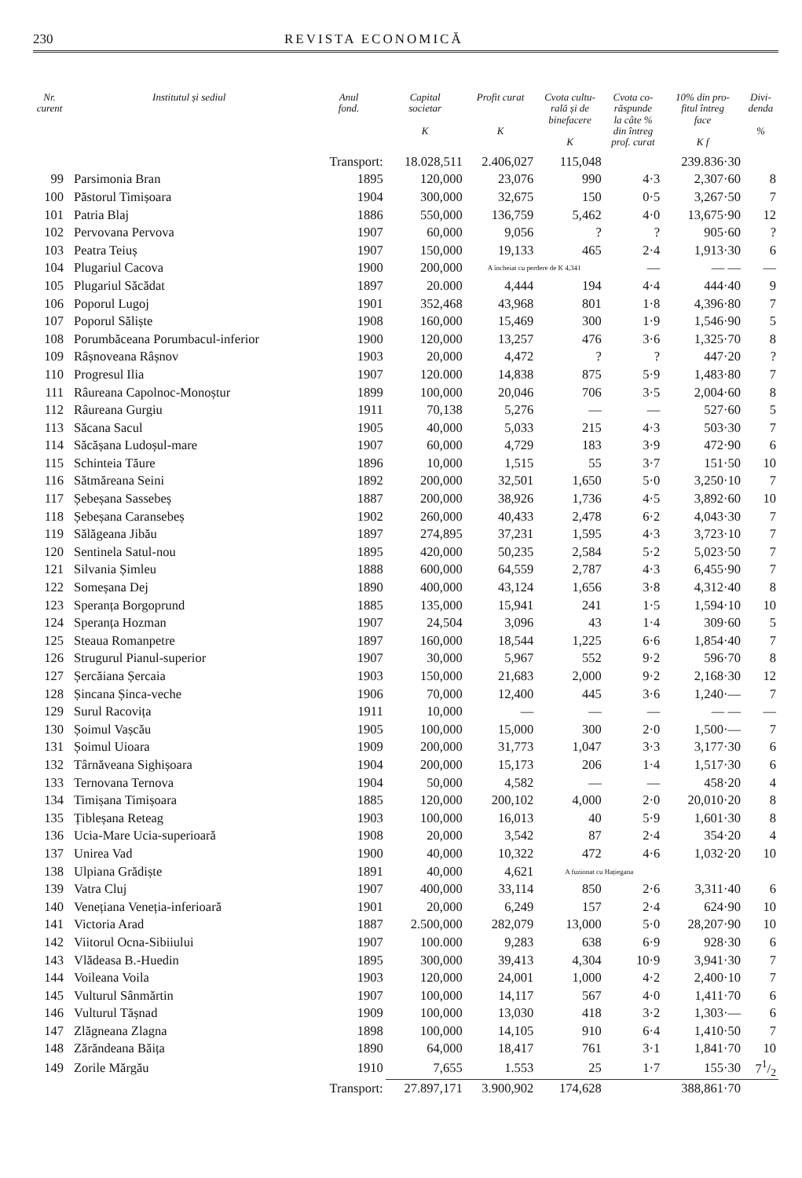230 REVISTA ECONOMICĂ
| Nr. curent | Institutul și sediul | Anul fond. | Capital societar K | Profit curat K | Cvota cultu- rală și de binefacere K | Cvota co- răspunde la câte % din întreg prof. curat | 10% din pro- fitul întreg face K f | Divi- denda % |
| --- | --- | --- | --- | --- | --- | --- | --- | --- |
| | | Transport: | 18.028,511 | 2.406,027 | 115,048 | | 239.836·30 | |
| 99 | Parsimonia Bran | 1895 | 120,000 | 23,076 | 990 | 4·3 | 2,307·60 | 8 |
| 100 | Păstorul Timișoara | 1904 | 300,000 | 32,675 | 150 | 0·5 | 3,267·50 | 7 |
| 101 | Patria Blaj | 1886 | 550,000 | 136,759 | 5,462 | 4·0 | 13,675·90 | 12 |
| 102 | Pervovana Pervova | 1907 | 60,000 | 9,056 | ? | ? | 905·60 | ? |
| 103 | Peatra Teiuș | 1907 | 150,000 | 19,133 | 465 | 2·4 | 1,913·30 | 6 |
| 104 | Plugariul Cacova | 1900 | 200,000 | A încheiat cu perdere de K 4,341 | | — | — — | — |
| 105 | Plugariul Săcădat | 1897 | 20.000 | 4,444 | 194 | 4·4 | 444·40 | 9 |
| 106 | Poporul Lugoj | 1901 | 352,468 | 43,968 | 801 | 1·8 | 4,396·80 | 7 |
| 107 | Poporul Săliște | 1908 | 160,000 | 15,469 | 300 | 1·9 | 1,546·90 | 5 |
| 108 | Porumbăceana Porumbacul-inferior | 1900 | 120,000 | 13,257 | 476 | 3·6 | 1,325·70 | 8 |
| 109 | Râșnoveana Râșnov | 1903 | 20,000 | 4,472 | ? | ? | 447·20 | ? |
| 110 | Progresul Ilia | 1907 | 120.000 | 14,838 | 875 | 5·9 | 1,483·80 | 7 |
| 111 | Râureana Capolnoc-Monoștur | 1899 | 100,000 | 20,046 | 706 | 3·5 | 2,004·60 | 8 |
| 112 | Râureana Gurgiu | 1911 | 70,138 | 5,276 | — | — | 527·60 | 5 |
| 113 | Săcana Sacul | 1905 | 40,000 | 5,033 | 215 | 4·3 | 503·30 | 7 |
| 114 | Săcășana Ludoșul-mare | 1907 | 60,000 | 4,729 | 183 | 3·9 | 472·90 | 6 |
| 115 | Schinteia Tăure | 1896 | 10,000 | 1,515 | 55 | 3·7 | 151·50 | 10 |
| 116 | Sătmăreana Seini | 1892 | 200,000 | 32,501 | 1,650 | 5·0 | 3,250·10 | 7 |
| 117 | Șebeșana Sassebeș | 1887 | 200,000 | 38,926 | 1,736 | 4·5 | 3,892·60 | 10 |
| 118 | Șebeșana Caransebeș | 1902 | 260,000 | 40,433 | 2,478 | 6·2 | 4,043·30 | 7 |
| 119 | Sălăgeana Jibău | 1897 | 274,895 | 37,231 | 1,595 | 4·3 | 3,723·10 | 7 |
| 120 | Sentinela Satul-nou | 1895 | 420,000 | 50,235 | 2,584 | 5·2 | 5,023·50 | 7 |
| 121 | Silvania Șimleu | 1888 | 600,000 | 64,559 | 2,787 | 4·3 | 6,455·90 | 7 |
| 122 | Someșana Dej | 1890 | 400,000 | 43,124 | 1,656 | 3·8 | 4,312·40 | 8 |
| 123 | Speranța Borgoprund | 1885 | 135,000 | 15,941 | 241 | 1·5 | 1,594·10 | 10 |
| 124 | Speranța Hozman | 1907 | 24,504 | 3,096 | 43 | 1·4 | 309·60 | 5 |
| 125 | Steaua Romanpetre | 1897 | 160,000 | 18,544 | 1,225 | 6·6 | 1,854·40 | 7 |
| 126 | Strugurul Pianul-superior | 1907 | 30,000 | 5,967 | 552 | 9·2 | 596·70 | 8 |
| 127 | Șercăiana Șercaia | 1903 | 150,000 | 21,683 | 2,000 | 9·2 | 2,168·30 | 12 |
| 128 | Șincana Șinca-veche | 1906 | 70,000 | 12,400 | 445 | 3·6 | 1,240·— | 7 |
| 129 | Surul Racovița | 1911 | 10,000 | — | — | — | — — | — |
| 130 | Șoimul Vașcău | 1905 | 100,000 | 15,000 | 300 | 2·0 | 1,500·— | 7 |
| 131 | Șoimul Uioara | 1909 | 200,000 | 31,773 | 1,047 | 3·3 | 3,177·30 | 6 |
| 132 | Târnăveana Sighișoara | 1904 | 200,000 | 15,173 | 206 | 1·4 | 1,517·30 | 6 |
| 133 | Ternovana Ternova | 1904 | 50,000 | 4,582 | — | — | 458·20 | 4 |
| 134 | Timișana Timișoara | 1885 | 120,000 | 200,102 | 4,000 | 2·0 | 20,010·20 | 8 |
| 135 | Țibleșana Reteag | 1903 | 100,000 | 16,013 | 40 | 5·9 | 1,601·30 | 8 |
| 136 | Ucia-Mare Ucia-superioară | 1908 | 20,000 | 3,542 | 87 | 2·4 | 354·20 | 4 |
| 137 | Unirea Vad | 1900 | 40,000 | 10,322 | 472 | 4·6 | 1,032·20 | 10 |
| 138 | Ulpiana Grădiște | 1891 | 40,000 | 4,621 | A fuzionat cu Hațiegana | | | |
| 139 | Vatra Cluj | 1907 | 400,000 | 33,114 | 850 | 2·6 | 3,311·40 | 6 |
| 140 | Venețiana Veneția-inferioară | 1901 | 20,000 | 6,249 | 157 | 2·4 | 624·90 | 10 |
| 141 | Victoria Arad | 1887 | 2.500,000 | 282,079 | 13,000 | 5·0 | 28,207·90 | 10 |
| 142 | Viitorul Ocna-Sibiiului | 1907 | 100.000 | 9,283 | 638 | 6·9 | 928·30 | 6 |
| 143 | Vlădeasa B.-Huedin | 1895 | 300,000 | 39,413 | 4,304 | 10·9 | 3,941·30 | 7 |
| 144 | Voileana Voila | 1903 | 120,000 | 24,001 | 1,000 | 4·2 | 2,400·10 | 7 |
| 145 | Vulturul Sânmărtin | 1907 | 100,000 | 14,117 | 567 | 4·0 | 1,411·70 | 6 |
| 146 | Vulturul Tășnad | 1909 | 100,000 | 13,030 | 418 | 3·2 | 1,303·— | 6 |
| 147 | Zlăgneana Zlagna | 1898 | 100,000 | 14,105 | 910 | 6·4 | 1,410·50 | 7 |
| 148 | Zărăndeana Băița | 1890 | 64,000 | 18,417 | 761 | 3·1 | 1,841·70 | 10 |
| 149 | Zorile Mărgău | 1910 | 7,655 | 1.553 | 25 | 1·7 | 155·30 | 71/2 |
| | | Transport: | 27.897,171 | 3.900,902 | 174,628 | | 388,861·70 | |